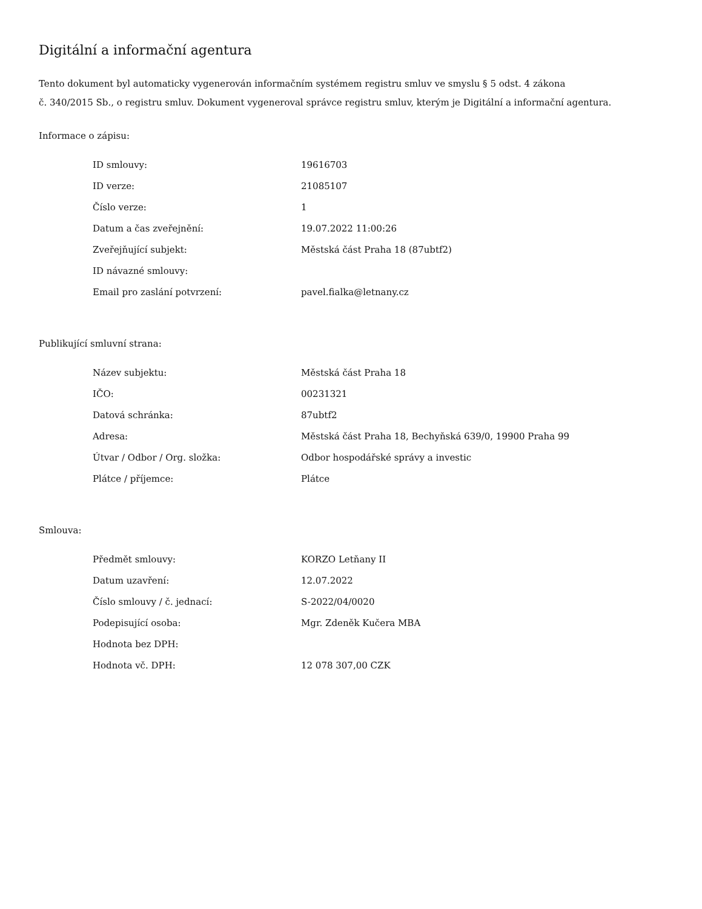Digitální a informační agentura
Tento dokument byl automaticky vygenerován informačním systémem registru smluv ve smyslu § 5 odst. 4 zákona
č. 340/2015 Sb., o registru smluv. Dokument vygeneroval správce registru smluv, kterým je Digitální a informační agentura.
Informace o zápisu:
| ID smlouvy: | 19616703 |
| ID verze: | 21085107 |
| Číslo verze: | 1 |
| Datum a čas zveřejnění: | 19.07.2022 11:00:26 |
| Zveřejňující subjekt: | Městská část Praha 18 (87ubtf2) |
| ID návazné smlouvy: | |
| Email pro zaslání potvrzení: | pavel.fialka@letnany.cz |
Publikující smluvní strana:
| Název subjektu: | Městská část Praha 18 |
| IČO: | 00231321 |
| Datová schránka: | 87ubtf2 |
| Adresa: | Městská část Praha 18, Bechyňská 639/0, 19900 Praha 99 |
| Útvar / Odbor / Org. složka: | Odbor hospodářské správy a investic |
| Plátce / příjemce: | Plátce |
Smlouva:
| Předmět smlouvy: | KORZO Letňany II |
| Datum uzavření: | 12.07.2022 |
| Číslo smlouvy / č. jednací: | S-2022/04/0020 |
| Podepisující osoba: | Mgr. Zdeněk Kučera MBA |
| Hodnota bez DPH: | |
| Hodnota vč. DPH: | 12 078 307,00 CZK |